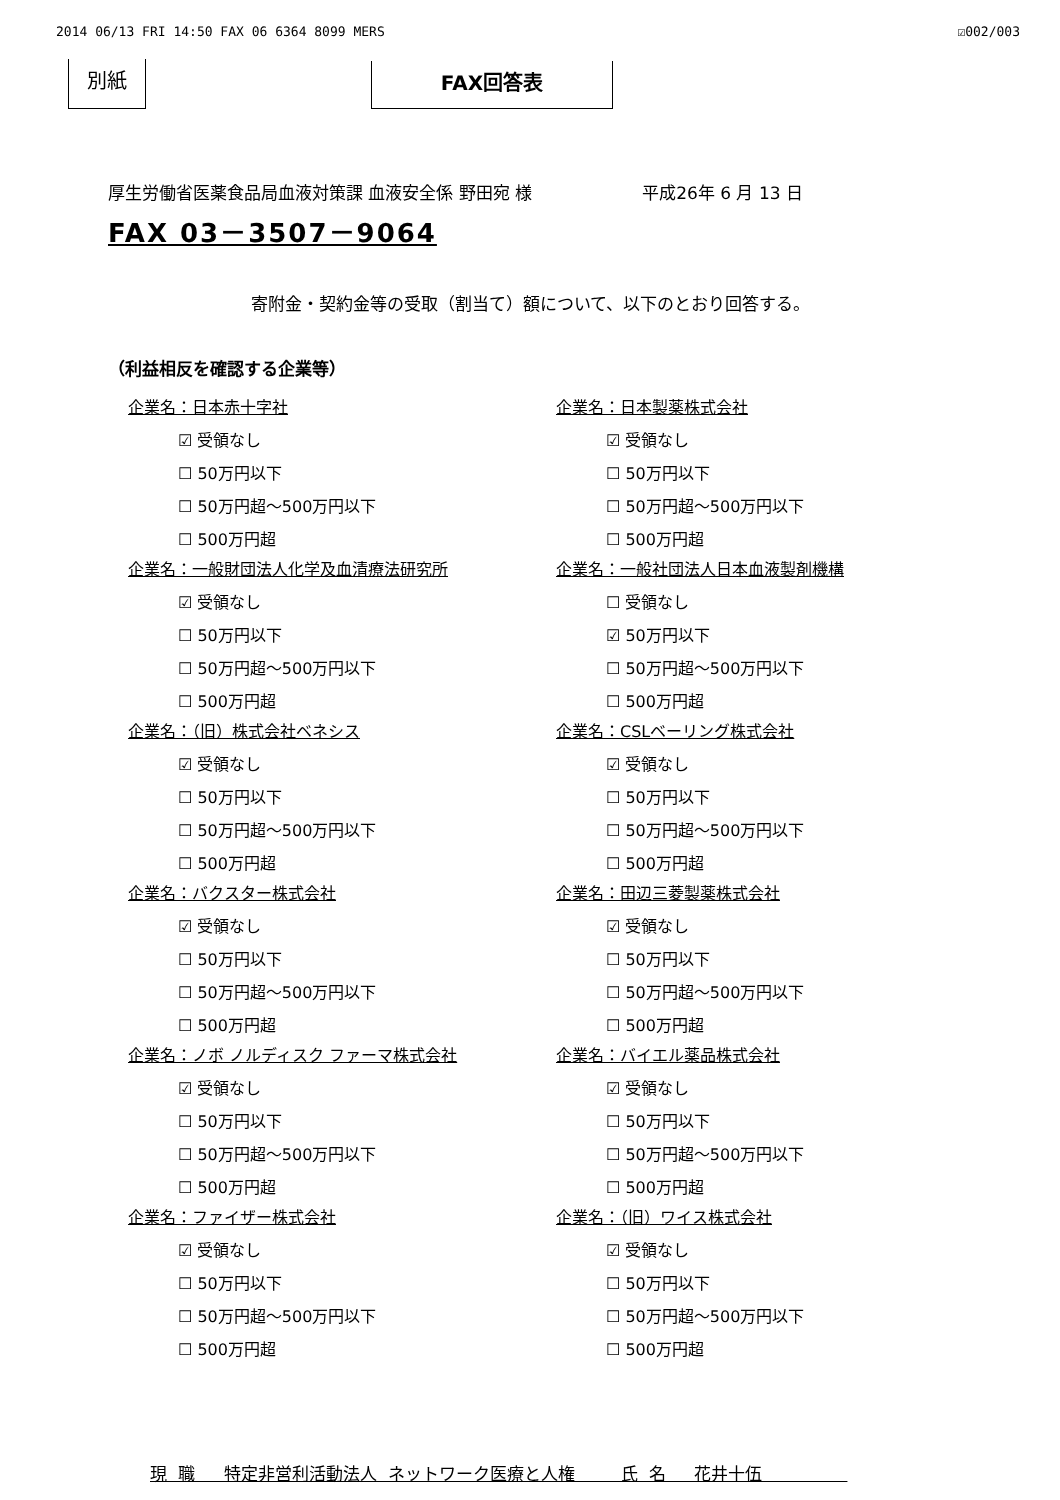2014 06/13 FRI 14:50 FAX 06 6364 8099 MERS ☑002/003
別紙 FAX回答表
厚生労働省医薬食品局血液対策課 血液安全係 野田宛 様 平成26年 6 月 13 日
FAX 03－3507－9064
寄附金・契約金等の受取（割当て）額について、以下のとおり回答する。
（利益相反を確認する企業等）
企業名：日本赤十字社
☑ 受領なし
☐ 50万円以下
☐ 50万円超～500万円以下
☐ 500万円超
企業名：一般財団法人化学及血清療法研究所
☑ 受領なし
☐ 50万円以下
☐ 50万円超～500万円以下
☐ 500万円超
企業名：（旧）株式会社ベネシス
☑ 受領なし
☐ 50万円以下
☐ 50万円超～500万円以下
☐ 500万円超
企業名：バクスター株式会社
☑ 受領なし
☐ 50万円以下
☐ 50万円超～500万円以下
☐ 500万円超
企業名：ノボ ノルディスク ファーマ株式会社
☑ 受領なし
☐ 50万円以下
☐ 50万円超～500万円以下
☐ 500万円超
企業名：ファイザー株式会社
☑ 受領なし
☐ 50万円以下
☐ 50万円超～500万円以下
☐ 500万円超
企業名：日本製薬株式会社
☑ 受領なし
☐ 50万円以下
☐ 50万円超～500万円以下
☐ 500万円超
企業名：一般社団法人日本血液製剤機構
☐ 受領なし
☑ 50万円以下
☐ 50万円超～500万円以下
☐ 500万円超
企業名：CSLベーリング株式会社
☑ 受領なし
☐ 50万円以下
☐ 50万円超～500万円以下
☐ 500万円超
企業名：田辺三菱製薬株式会社
☑ 受領なし
☐ 50万円以下
☐ 50万円超～500万円以下
☐ 500万円超
企業名：バイエル薬品株式会社
☑ 受領なし
☐ 50万円以下
☐ 50万円超～500万円以下
☐ 500万円超
企業名：（旧）ワイス株式会社
☑ 受領なし
☐ 50万円以下
☐ 50万円超～500万円以下
☐ 500万円超
現 職　 特定非営利活動法人 ネットワーク医療と人権　　 氏 名　 花井十伍